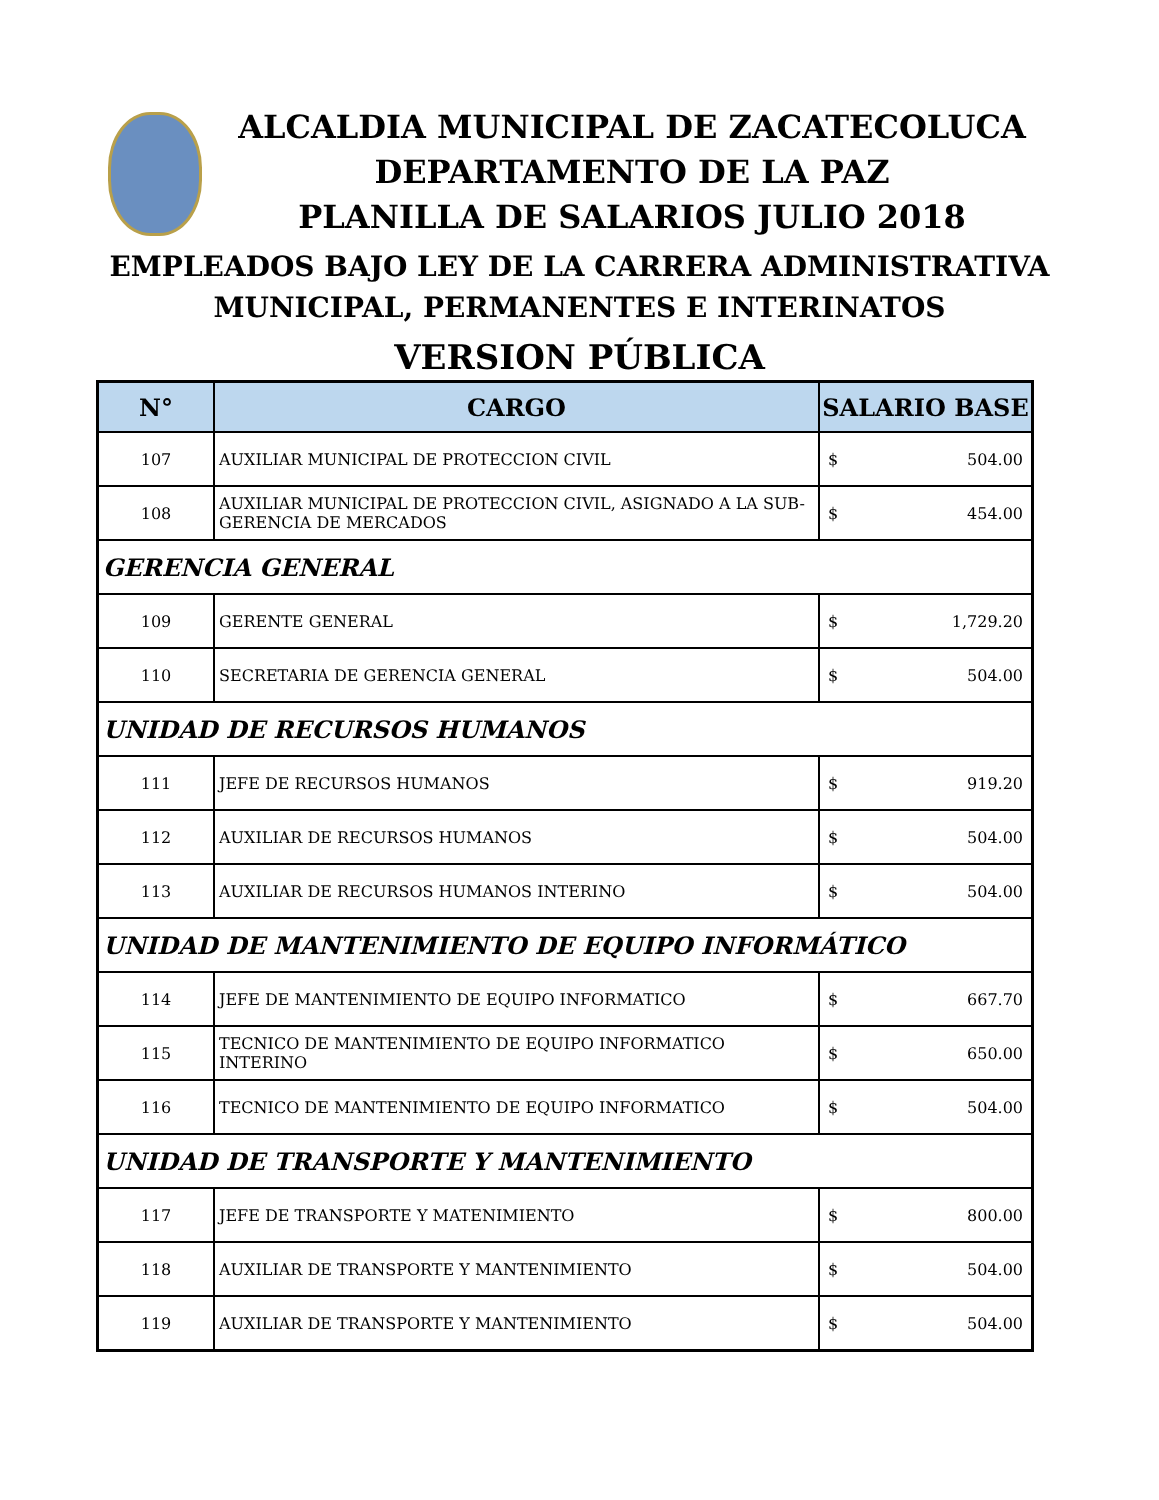ALCALDIA MUNICIPAL DE ZACATECOLUCA
DEPARTAMENTO DE LA PAZ
PLANILLA DE SALARIOS JULIO 2018
EMPLEADOS BAJO LEY DE LA CARRERA ADMINISTRATIVA
MUNICIPAL, PERMANENTES E INTERINATOS
VERSION PÚBLICA
| N° | CARGO | SALARIO BASE |
| --- | --- | --- |
| 107 | AUXILIAR MUNICIPAL DE PROTECCION CIVIL | $ 504.00 |
| 108 | AUXILIAR MUNICIPAL DE PROTECCION CIVIL, ASIGNADO A LA SUB- GERENCIA DE MERCADOS | $ 454.00 |
| GERENCIA GENERAL | | |
| 109 | GERENTE GENERAL | $ 1,729.20 |
| 110 | SECRETARIA DE GERENCIA GENERAL | $ 504.00 |
| UNIDAD DE RECURSOS HUMANOS | | |
| 111 | JEFE DE RECURSOS HUMANOS | $ 919.20 |
| 112 | AUXILIAR DE RECURSOS HUMANOS | $ 504.00 |
| 113 | AUXILIAR DE RECURSOS HUMANOS INTERINO | $ 504.00 |
| UNIDAD DE MANTENIMIENTO DE EQUIPO INFORMÁTICO | | |
| 114 | JEFE DE MANTENIMIENTO DE EQUIPO INFORMATICO | $ 667.70 |
| 115 | TECNICO DE MANTENIMIENTO DE EQUIPO INFORMATICO INTERINO | $ 650.00 |
| 116 | TECNICO DE MANTENIMIENTO DE EQUIPO INFORMATICO | $ 504.00 |
| UNIDAD DE TRANSPORTE Y MANTENIMIENTO | | |
| 117 | JEFE DE TRANSPORTE Y MATENIMIENTO | $ 800.00 |
| 118 | AUXILIAR DE TRANSPORTE Y MANTENIMIENTO | $ 504.00 |
| 119 | AUXILIAR DE TRANSPORTE Y MANTENIMIENTO | $ 504.00 |